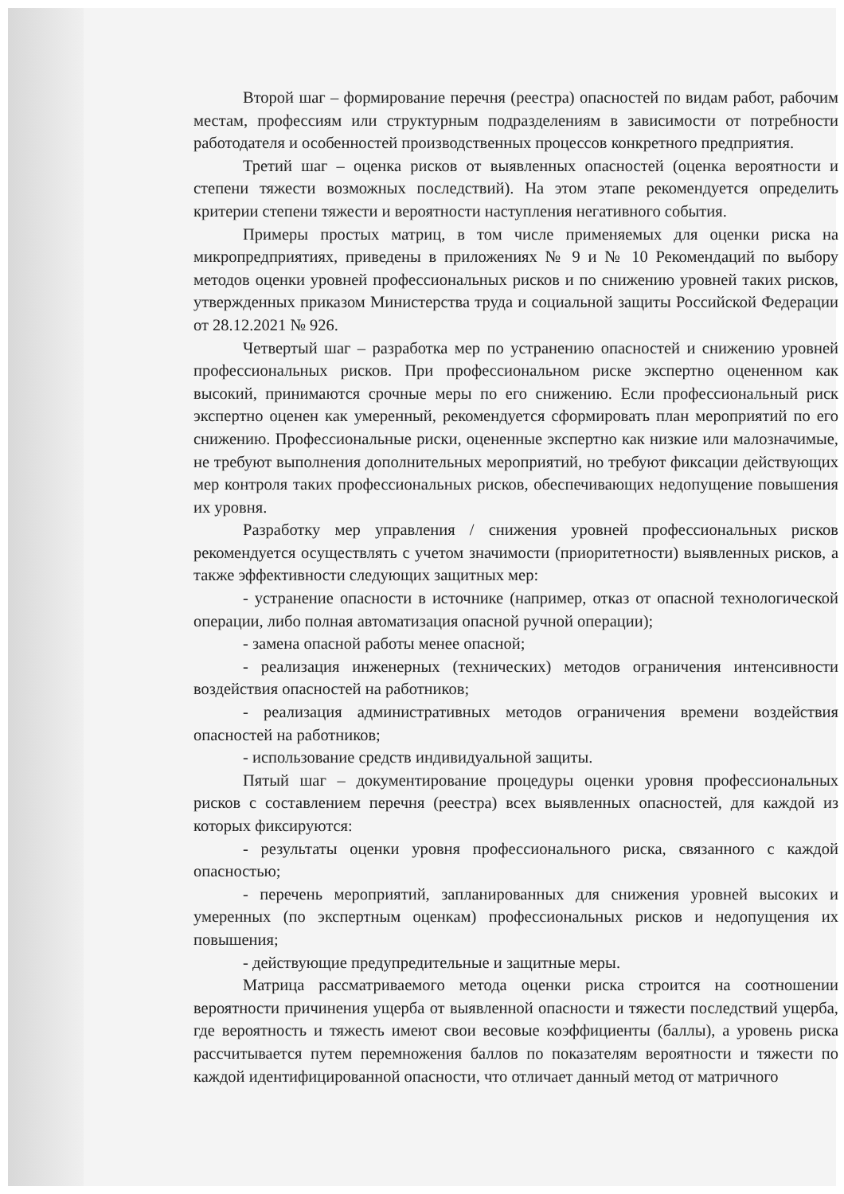Второй шаг – формирование перечня (реестра) опасностей по видам работ, рабочим местам, профессиям или структурным подразделениям в зависимости от потребности работодателя и особенностей производственных процессов конкретного предприятия.
Третий шаг – оценка рисков от выявленных опасностей (оценка вероятности и степени тяжести возможных последствий). На этом этапе рекомендуется определить критерии степени тяжести и вероятности наступления негативного события.
Примеры простых матриц, в том числе применяемых для оценки риска на микропредприятиях, приведены в приложениях № 9 и № 10 Рекомендаций по выбору методов оценки уровней профессиональных рисков и по снижению уровней таких рисков, утвержденных приказом Министерства труда и социальной защиты Российской Федерации от 28.12.2021 № 926.
Четвертый шаг – разработка мер по устранению опасностей и снижению уровней профессиональных рисков. При профессиональном риске экспертно оцененном как высокий, принимаются срочные меры по его снижению. Если профессиональный риск экспертно оценен как умеренный, рекомендуется сформировать план мероприятий по его снижению. Профессиональные риски, оцененные экспертно как низкие или малозначимые, не требуют выполнения дополнительных мероприятий, но требуют фиксации действующих мер контроля таких профессиональных рисков, обеспечивающих недопущение повышения их уровня.
Разработку мер управления / снижения уровней профессиональных рисков рекомендуется осуществлять с учетом значимости (приоритетности) выявленных рисков, а также эффективности следующих защитных мер:
- устранение опасности в источнике (например, отказ от опасной технологической операции, либо полная автоматизация опасной ручной операции);
- замена опасной работы менее опасной;
- реализация инженерных (технических) методов ограничения интенсивности воздействия опасностей на работников;
- реализация административных методов ограничения времени воздействия опасностей на работников;
- использование средств индивидуальной защиты.
Пятый шаг – документирование процедуры оценки уровня профессиональных рисков с составлением перечня (реестра) всех выявленных опасностей, для каждой из которых фиксируются:
- результаты оценки уровня профессионального риска, связанного с каждой опасностью;
- перечень мероприятий, запланированных для снижения уровней высоких и умеренных (по экспертным оценкам) профессиональных рисков и недопущения их повышения;
- действующие предупредительные и защитные меры.
Матрица рассматриваемого метода оценки риска строится на соотношении вероятности причинения ущерба от выявленной опасности и тяжести последствий ущерба, где вероятность и тяжесть имеют свои весовые коэффициенты (баллы), а уровень риска рассчитывается путем перемножения баллов по показателям вероятности и тяжести по каждой идентифицированной опасности, что отличает данный метод от матричного